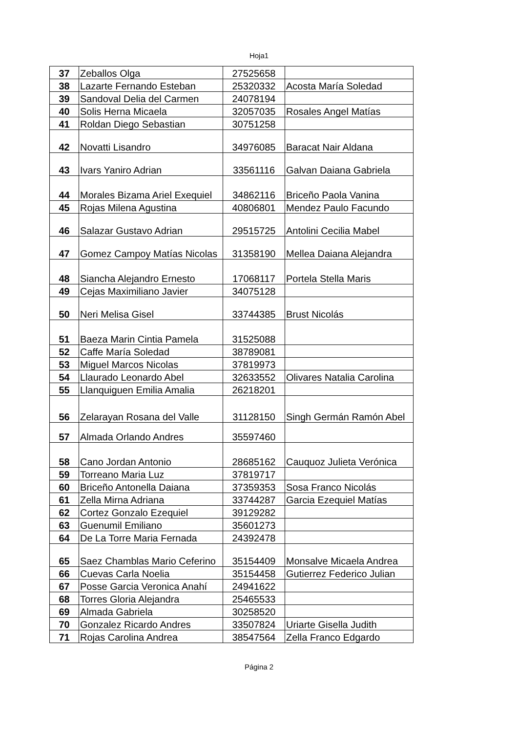Hoja1
| 37 | Zeballos Olga | 27525658 | |
| 38 | Lazarte Fernando Esteban | 25320332 | Acosta María Soledad |
| 39 | Sandoval Delia del Carmen | 24078194 | |
| 40 | Solis Herna Micaela | 32057035 | Rosales Angel Matías |
| 41 | Roldan Diego Sebastian | 30751258 | |
| 42 | Novatti Lisandro | 34976085 | Baracat Nair Aldana |
| 43 | Ivars Yaniro Adrian | 33561116 | Galvan Daiana Gabriela |
| 44 | Morales Bizama Ariel Exequiel | 34862116 | Briceño Paola Vanina |
| 45 | Rojas Milena Agustina | 40806801 | Mendez Paulo Facundo |
| 46 | Salazar Gustavo Adrian | 29515725 | Antolini Cecilia Mabel |
| 47 | Gomez Campoy Matías Nicolas | 31358190 | Mellea Daiana Alejandra |
| 48 | Siancha Alejandro Ernesto | 17068117 | Portela Stella Maris |
| 49 | Cejas Maximiliano Javier | 34075128 | |
| 50 | Neri Melisa Gisel | 33744385 | Brust Nicolás |
| 51 | Baeza Marin Cintia Pamela | 31525088 | |
| 52 | Caffe María Soledad | 38789081 | |
| 53 | Miguel Marcos Nicolas | 37819973 | |
| 54 | Llaurado Leonardo Abel | 32633552 | Olivares Natalia Carolina |
| 55 | Llanquiguen Emilia Amalia | 26218201 | |
| 56 | Zelarayan Rosana del Valle | 31128150 | Singh Germán Ramón Abel |
| 57 | Almada Orlando Andres | 35597460 | |
| 58 | Cano Jordan Antonio | 28685162 | Cauquoz Julieta Verónica |
| 59 | Torreano Maria Luz | 37819717 | |
| 60 | Briceño Antonella Daiana | 37359353 | Sosa Franco Nicolás |
| 61 | Zella Mirna Adriana | 33744287 | Garcia Ezequiel Matías |
| 62 | Cortez Gonzalo Ezequiel | 39129282 | |
| 63 | Guenumil Emiliano | 35601273 | |
| 64 | De La Torre Maria Fernada | 24392478 | |
| 65 | Saez Chamblas Mario Ceferino | 35154409 | Monsalve Micaela Andrea |
| 66 | Cuevas Carla Noelia | 35154458 | Gutierrez Federico Julian |
| 67 | Posse Garcia Veronica Anahí | 24941622 | |
| 68 | Torres Gloria Alejandra | 25465533 | |
| 69 | Almada Gabriela | 30258520 | |
| 70 | Gonzalez Ricardo Andres | 33507824 | Uriarte Gisella Judith |
| 71 | Rojas Carolina Andrea | 38547564 | Zella Franco Edgardo |
Página 2